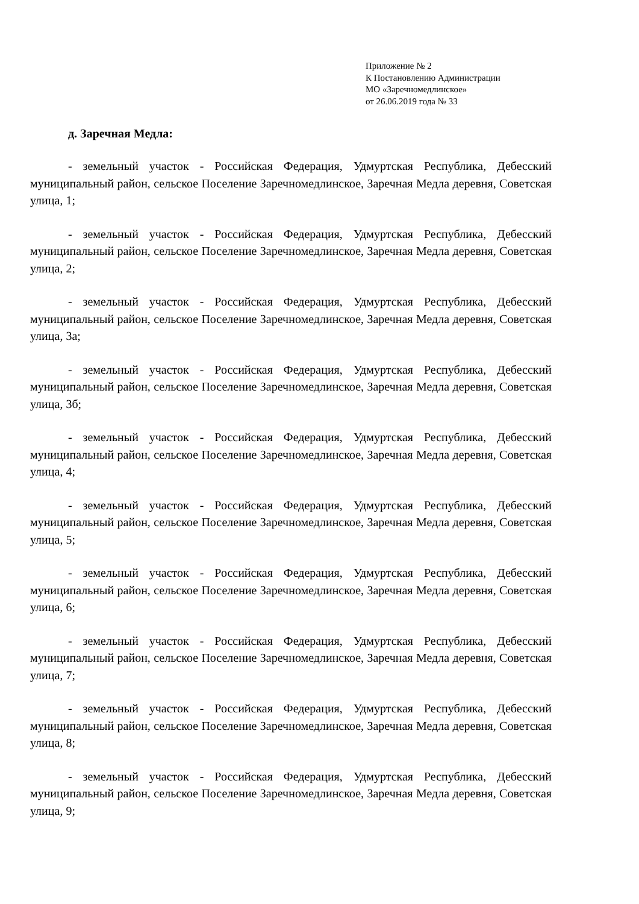Приложение № 2
К Постановлению Администрации
МО «Заречномедлинское»
от 26.06.2019 года № 33
д. Заречная Медла:
- земельный участок - Российская Федерация, Удмуртская Республика, Дебесский муниципальный район, сельское Поселение Заречномедлинское, Заречная Медла деревня, Советская улица, 1;
- земельный участок - Российская Федерация, Удмуртская Республика, Дебесский муниципальный район, сельское Поселение Заречномедлинское, Заречная Медла деревня, Советская улица, 2;
- земельный участок - Российская Федерация, Удмуртская Республика, Дебесский муниципальный район, сельское Поселение Заречномедлинское, Заречная Медла деревня, Советская улица, 3а;
- земельный участок - Российская Федерация, Удмуртская Республика, Дебесский муниципальный район, сельское Поселение Заречномедлинское, Заречная Медла деревня, Советская улица, 3б;
- земельный участок - Российская Федерация, Удмуртская Республика, Дебесский муниципальный район, сельское Поселение Заречномедлинское, Заречная Медла деревня, Советская улица, 4;
- земельный участок - Российская Федерация, Удмуртская Республика, Дебесский муниципальный район, сельское Поселение Заречномедлинское, Заречная Медла деревня, Советская улица, 5;
- земельный участок - Российская Федерация, Удмуртская Республика, Дебесский муниципальный район, сельское Поселение Заречномедлинское, Заречная Медла деревня, Советская улица, 6;
- земельный участок - Российская Федерация, Удмуртская Республика, Дебесский муниципальный район, сельское Поселение Заречномедлинское, Заречная Медла деревня, Советская улица, 7;
- земельный участок - Российская Федерация, Удмуртская Республика, Дебесский муниципальный район, сельское Поселение Заречномедлинское, Заречная Медла деревня, Советская улица, 8;
- земельный участок - Российская Федерация, Удмуртская Республика, Дебесский муниципальный район, сельское Поселение Заречномедлинское, Заречная Медла деревня, Советская улица, 9;